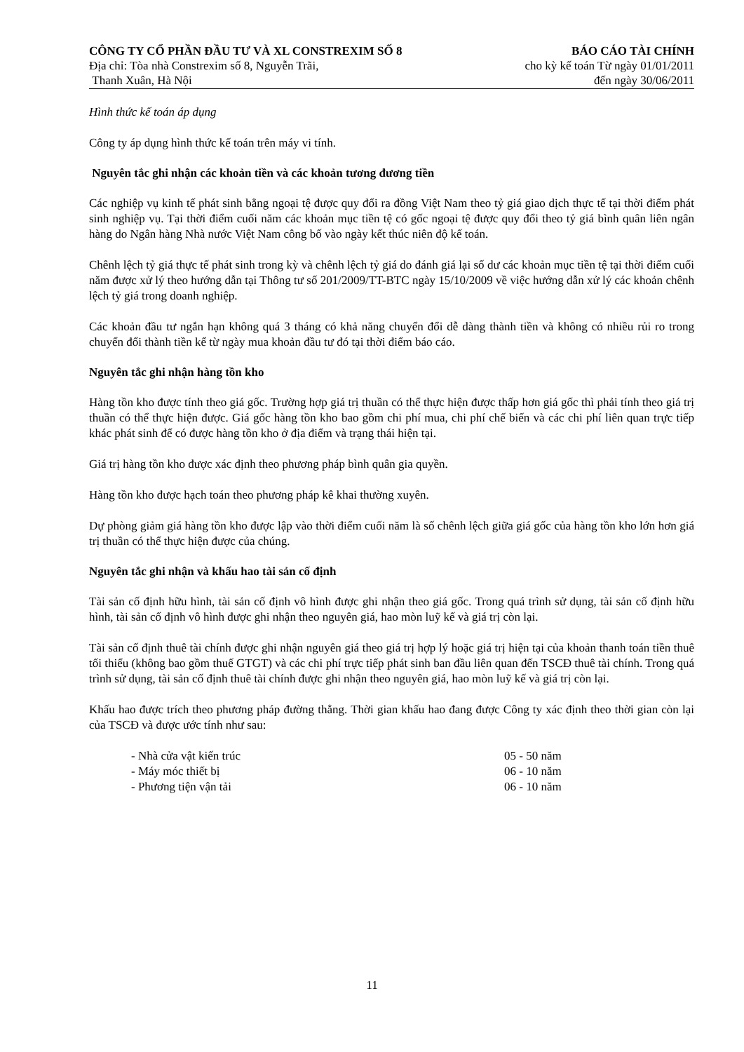CÔNG TY CỔ PHẦN ĐẦU TƯ VÀ XL CONSTREXIM SỐ 8
Địa chỉ: Tòa nhà Constrexim số 8, Nguyễn Trãi,
Thanh Xuân, Hà Nội
BÁO CÁO TÀI CHÍNH
cho kỳ kế toán Từ ngày 01/01/2011
đến ngày 30/06/2011
Hình thức kế toán áp dụng
Công ty áp dụng hình thức kế toán trên máy vi tính.
Nguyên tắc ghi nhận các khoản tiền và các khoản tương đương tiền
Các nghiệp vụ kinh tế phát sinh bằng ngoại tệ được quy đổi ra đồng Việt Nam theo tỷ giá giao dịch thực tế tại thời điểm phát sinh nghiệp vụ. Tại thời điểm cuối năm các khoản mục tiền tệ có gốc ngoại tệ được quy đổi theo tỷ giá bình quân liên ngân hàng do Ngân hàng Nhà nước Việt Nam công bố vào ngày kết thúc niên độ kế toán.
Chênh lệch tỷ giá thực tế phát sinh trong kỳ và chênh lệch tỷ giá do đánh giá lại số dư các khoản mục tiền tệ tại thời điểm cuối năm được xử lý theo hướng dẫn tại Thông tư số 201/2009/TT-BTC ngày 15/10/2009 về việc hướng dẫn xử lý các khoản chênh lệch tỷ giá trong doanh nghiệp.
Các khoản đầu tư ngắn hạn không quá 3 tháng có khả năng chuyển đổi dễ dàng thành tiền và không có nhiều rủi ro trong chuyển đổi thành tiền kể từ ngày mua khoản đầu tư đó tại thời điểm báo cáo.
Nguyên tắc ghi nhận hàng tồn kho
Hàng tồn kho được tính theo giá gốc. Trường hợp giá trị thuần có thể thực hiện được thấp hơn giá gốc thì phải tính theo giá trị thuần có thể thực hiện được. Giá gốc hàng tồn kho bao gồm chi phí mua, chi phí chế biến và các chi phí liên quan trực tiếp khác phát sinh để có được hàng tồn kho ở địa điểm và trạng thái hiện tại.
Giá trị hàng tồn kho được xác định theo phương pháp bình quân gia quyền.
Hàng tồn kho được hạch toán theo phương pháp kê khai thường xuyên.
Dự phòng giảm giá hàng tồn kho được lập vào thời điểm cuối năm là số chênh lệch giữa giá gốc của hàng tồn kho lớn hơn giá trị thuần có thể thực hiện được của chúng.
Nguyên tắc ghi nhận và khấu hao tài sản cố định
Tài sản cố định hữu hình, tài sản cố định vô hình được ghi nhận theo giá gốc. Trong quá trình sử dụng, tài sản cố định hữu hình, tài sản cố định vô hình được ghi nhận theo nguyên giá, hao mòn luỹ kế và giá trị còn lại.
Tài sản cố định thuê tài chính được ghi nhận nguyên giá theo giá trị hợp lý hoặc giá trị hiện tại của khoản thanh toán tiền thuê tối thiểu (không bao gồm thuế GTGT) và các chi phí trực tiếp phát sinh ban đầu liên quan đến TSCĐ thuê tài chính. Trong quá trình sử dụng, tài sản cố định thuê tài chính được ghi nhận theo nguyên giá, hao mòn luỹ kế và giá trị còn lại.
Khấu hao được trích theo phương pháp đường thẳng. Thời gian khấu hao đang được Công ty xác định theo thời gian còn lại của TSCĐ và được ước tính như sau:
| - Nhà cửa vật kiến trúc | 05 - 50 năm |
| - Máy móc thiết bị | 06 - 10 năm |
| - Phương tiện vận tải | 06 - 10 năm |
11